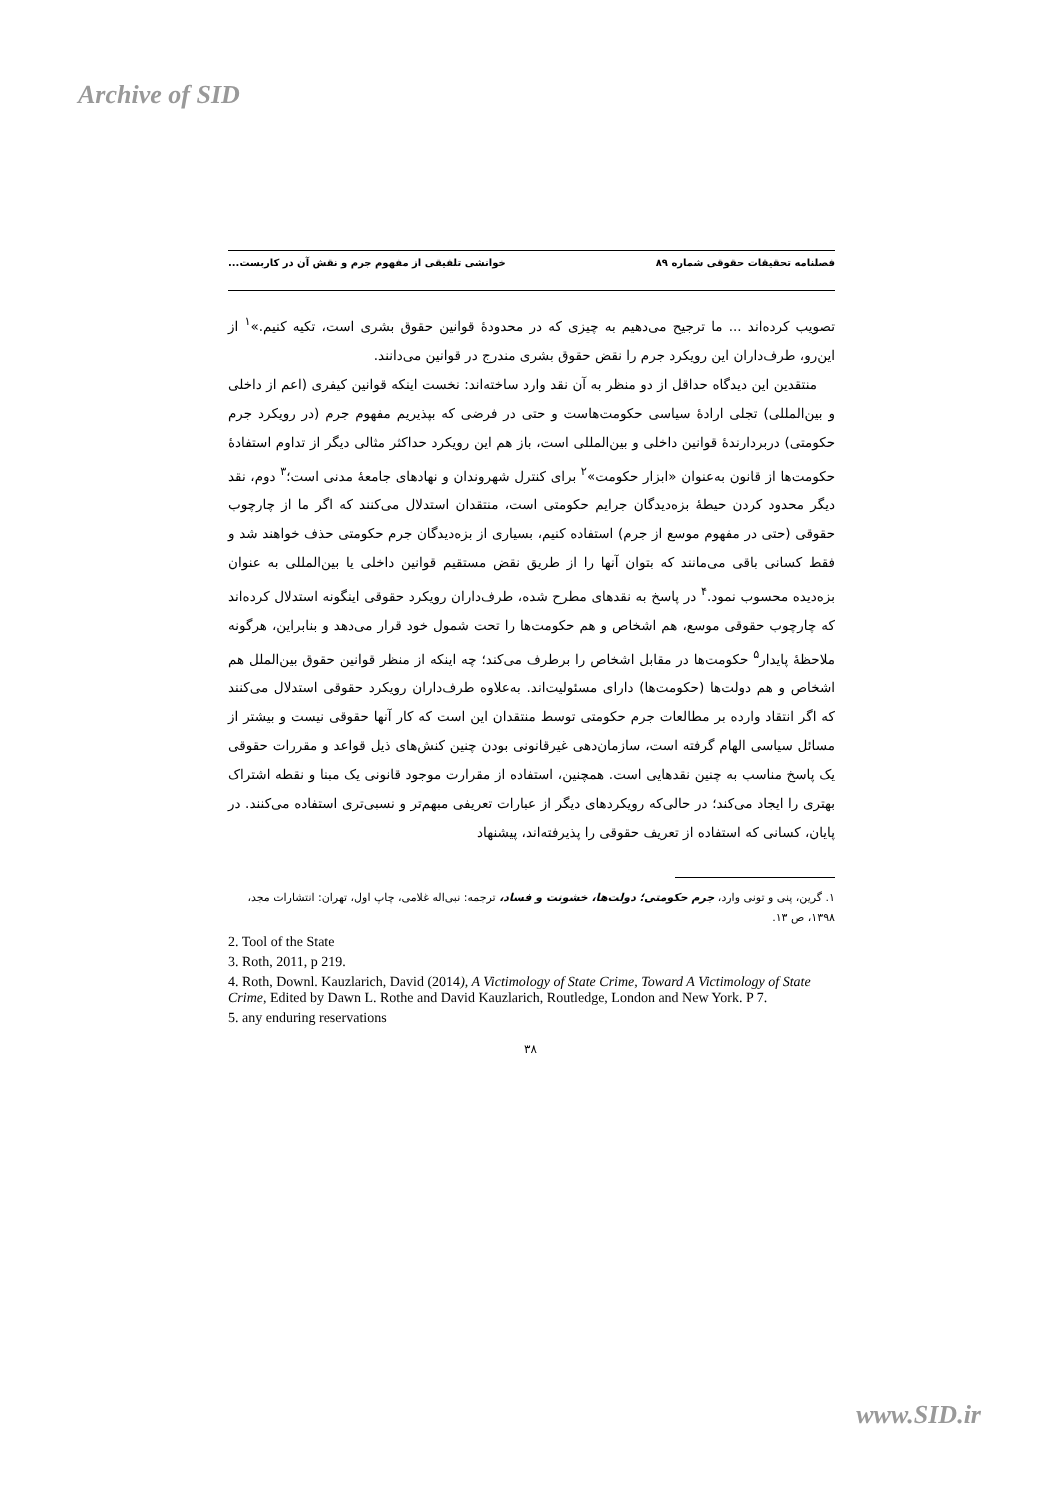Archive of SID
فصلنامه تحقیقات حقوقی شماره ۸۹ خوانشی تلفیقی از مفهوم جرم و نقش آن در کاربست...
تصویب کرده‌اند ... ما ترجیح می‌دهیم به چیزی که در محدودهٔ قوانین حقوق بشری است، تکیه کنیم.»<sup>۱</sup> از این‌رو، طرف‌داران این رویکرد جرم را نقض حقوق بشری مندرج در قوانین می‌دانند.
منتقدین این دیدگاه حداقل از دو منظر به آن نقد وارد ساخته‌اند: نخست اینکه قوانین کیفری (اعم از داخلی و بین‌المللی) تجلی ارادهٔ سیاسی حکومت‌هاست و حتی در فرضی که بپذیریم مفهوم جرم (در رویکرد جرم حکومتی) دربردارندهٔ قوانین داخلی و بین‌المللی است، باز هم این رویکرد حداکثر مثالی دیگر از تداوم استفادهٔ حکومت‌ها از قانون به‌عنوان «ابزار حکومت»<sup>۲</sup> برای کنترل شهروندان و نهادهای جامعهٔ مدنی است؛<sup>۳</sup> دوم، نقد دیگر محدود کردن حیطهٔ بزه‌دیدگان جرایم حکومتی است، منتقدان استدلال می‌کنند که اگر ما از چارچوب حقوقی (حتی در مفهوم موسع از جرم) استفاده کنیم، بسیاری از بزه‌دیدگان جرم حکومتی حذف خواهند شد و فقط کسانی باقی می‌مانند که بتوان آنها را از طریق نقض مستقیم قوانین داخلی یا بین‌المللی به عنوان بزه‌دیده محسوب نمود.<sup>۴</sup> در پاسخ به نقدهای مطرح شده، طرف‌داران رویکرد حقوقی اینگونه استدلال کرده‌اند که چارچوب حقوقی موسع، هم اشخاص و هم حکومت‌ها را تحت شمول خود قرار می‌دهد و بنابراین، هرگونه ملاحظهٔ پایدار<sup>۵</sup> حکومت‌ها در مقابل اشخاص را برطرف می‌کند؛ چه اینکه از منظر قوانین حقوق بین‌الملل هم اشخاص و هم دولت‌ها (حکومت‌ها) دارای مسئولیت‌اند. به‌علاوه طرف‌داران رویکرد حقوقی استدلال می‌کنند که اگر انتقاد وارده بر مطالعات جرم حکومتی توسط منتقدان این است که کار آنها حقوقی نیست و بیشتر از مسائل سیاسی الهام گرفته است، سازمان‌دهی غیرقانونی بودن چنین کنش‌های ذیل قواعد و مقررات حقوقی یک پاسخ مناسب به چنین نقدهایی است. همچنین، استفاده از مقرارت موجود قانونی یک مبنا و نقطه اشتراک بهتری را ایجاد می‌کند؛ در حالی‌که رویکردهای دیگر از عبارات تعریفی مبهم‌تر و نسبی‌تری استفاده می‌کنند. در پایان، کسانی که استفاده از تعریف حقوقی را پذیرفته‌اند، پیشنهاد
۱. گرین، پنی و تونی وارد، جرم حکومتی؛ دولت‌ها، خشونت و فساد، ترجمه: نبی‌اله غلامی، چاپ اول، تهران: انتشارات مجد، ۱۳۹۸، ص ۱۳.
2. Tool of the State
3. Roth, 2011, p 219.
4. Roth, Downl. Kauzlarich, David (2014), A Victimology of State Crime, Toward A Victimology of State Crime, Edited by Dawn L. Rothe and David Kauzlarich, Routledge, London and New York. P 7.
5. any enduring reservations
۳۸
www.SID.ir